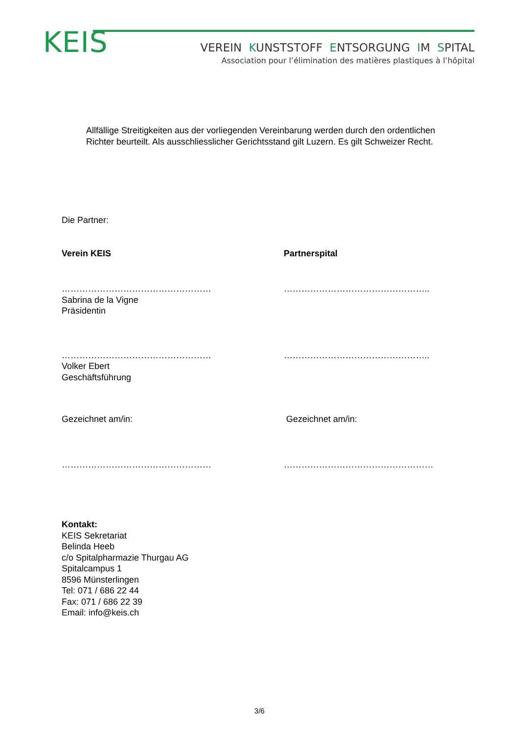KEIS
VEREIN KUNSTSTOFF ENTSORGUNG IM SPITAL
Association pour l’élimination des matières plastiques à l’hôpital
Allfällige Streitigkeiten aus der vorliegenden Vereinbarung werden durch den ordentlichen Richter beurteilt. Als ausschliesslicher Gerichtsstand gilt Luzern. Es gilt Schweizer Recht.
Die Partner:
Verein KEIS Partnerspital
……………………………………………
Sabrina de la Vigne
Präsidentin
…………………………………………..
……………………………………………
Volker Ebert
Geschäftsführung
…………………………………………..
Gezeichnet am/in: Gezeichnet am/in:
…………………………………………… ……………………………………………
Kontakt:
KEIS Sekretariat
Belinda Heeb
c/o Spitalpharmazie Thurgau AG
Spitalcampus 1
8596 Münsterlingen
Tel: 071 / 686 22 44
Fax: 071 / 686 22 39
Email: info@keis.ch
3/6